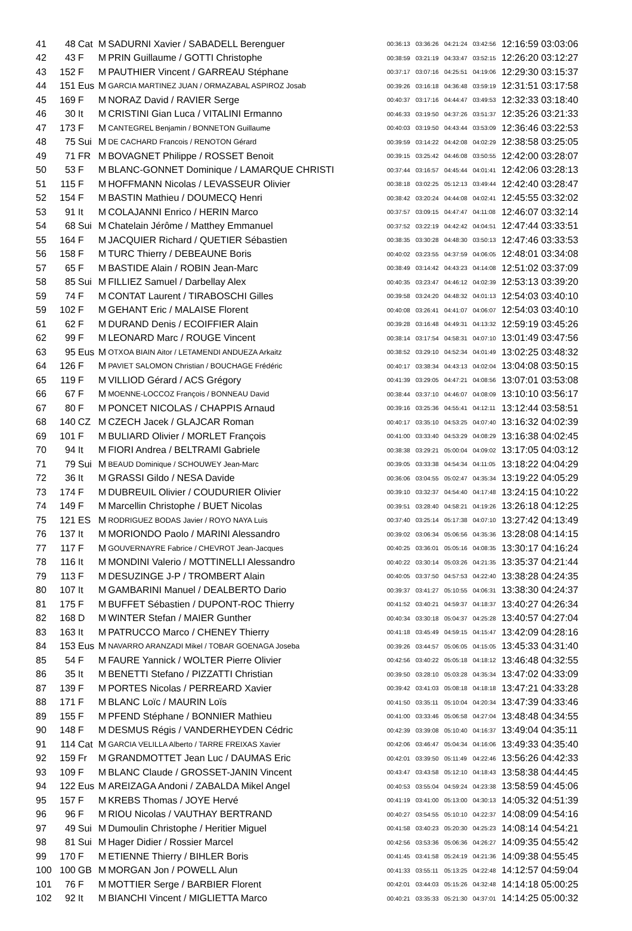| 41 | 48 | Cat | M | SADURNI Xavier / SABADELL Berenguer | 00:36:13 | 03:36:26 | 04:21:24 | 03:42:56 | 12:16:59 03:03:06 |
| 42 | 43 | F | M | PRIN Guillaume / GOTTI Christophe | 00:38:59 | 03:21:19 | 04:33:47 | 03:52:15 | 12:26:20 03:12:27 |
| 43 | 152 | F | M | PAUTHIER Vincent / GARREAU Stéphane | 00:37:17 | 03:07:16 | 04:25:51 | 04:19:06 | 12:29:30 03:15:37 |
| 44 | 151 | Eus | M | GARCIA MARTINEZ JUAN / ORMAZABAL ASPIROZ Josab | 00:39:26 | 03:16:18 | 04:36:48 | 03:59:19 | 12:31:51 03:17:58 |
| 45 | 169 | F | M | NORAZ David / RAVIER Serge | 00:40:37 | 03:17:16 | 04:44:47 | 03:49:53 | 12:32:33 03:18:40 |
| 46 | 30 | It | M | CRISTINI Gian Luca / VITALINI Ermanno | 00:46:33 | 03:19:50 | 04:37:26 | 03:51:37 | 12:35:26 03:21:33 |
| 47 | 173 | F | M | CANTEGREL Benjamin / BONNETON Guillaume | 00:40:03 | 03:19:50 | 04:43:44 | 03:53:09 | 12:36:46 03:22:53 |
| 48 | 75 | Sui | M | DE CACHARD Francois / RENOTON Gérard | 00:39:59 | 03:14:22 | 04:42:08 | 04:02:29 | 12:38:58 03:25:05 |
| 49 | 71 | FR | M | BOVAGNET Philippe / ROSSET Benoit | 00:39:15 | 03:25:42 | 04:46:08 | 03:50:55 | 12:42:00 03:28:07 |
| 50 | 53 | F | M | BLANC-GONNET Dominique / LAMARQUE CHRISTI | 00:37:44 | 03:16:57 | 04:45:44 | 04:01:41 | 12:42:06 03:28:13 |
| 51 | 115 | F | M | HOFFMANN Nicolas / LEVASSEUR Olivier | 00:38:18 | 03:02:25 | 05:12:13 | 03:49:44 | 12:42:40 03:28:47 |
| 52 | 154 | F | M | BASTIN Mathieu / DOUMECQ Henri | 00:38:42 | 03:20:24 | 04:44:08 | 04:02:41 | 12:45:55 03:32:02 |
| 53 | 91 | It | M | COLAJANNI Enrico / HERIN Marco | 00:37:57 | 03:09:15 | 04:47:47 | 04:11:08 | 12:46:07 03:32:14 |
| 54 | 68 | Sui | M | Chatelain Jérôme / Matthey Emmanuel | 00:37:52 | 03:22:19 | 04:42:42 | 04:04:51 | 12:47:44 03:33:51 |
| 55 | 164 | F | M | JACQUIER Richard / QUETIER Sébastien | 00:38:35 | 03:30:28 | 04:48:30 | 03:50:13 | 12:47:46 03:33:53 |
| 56 | 158 | F | M | TURC Thierry / DEBEAUNE Boris | 00:40:02 | 03:23:55 | 04:37:59 | 04:06:05 | 12:48:01 03:34:08 |
| 57 | 65 | F | M | BASTIDE Alain / ROBIN Jean-Marc | 00:38:49 | 03:14:42 | 04:43:23 | 04:14:08 | 12:51:02 03:37:09 |
| 58 | 85 | Sui | M | FILLIEZ Samuel / Darbellay Alex | 00:40:35 | 03:23:47 | 04:46:12 | 04:02:39 | 12:53:13 03:39:20 |
| 59 | 74 | F | M | CONTAT Laurent / TIRABOSCHI Gilles | 00:39:58 | 03:24:20 | 04:48:32 | 04:01:13 | 12:54:03 03:40:10 |
| 59 | 102 | F | M | GEHANT Eric / MALAISE Florent | 00:40:08 | 03:26:41 | 04:41:07 | 04:06:07 | 12:54:03 03:40:10 |
| 61 | 62 | F | M | DURAND Denis / ECOIFFIER Alain | 00:39:28 | 03:16:48 | 04:49:31 | 04:13:32 | 12:59:19 03:45:26 |
| 62 | 99 | F | M | LEONARD Marc / ROUGE Vincent | 00:38:14 | 03:17:54 | 04:58:31 | 04:07:10 | 13:01:49 03:47:56 |
| 63 | 95 | Eus | M | OTXOA BIAIN Aitor / LETAMENDI ANDUEZA Arkaitz | 00:38:52 | 03:29:10 | 04:52:34 | 04:01:49 | 13:02:25 03:48:32 |
| 64 | 126 | F | M | PAVIET SALOMON Christian / BOUCHAGE Frédéric | 00:40:17 | 03:38:34 | 04:43:13 | 04:02:04 | 13:04:08 03:50:15 |
| 65 | 119 | F | M | VILLIOD Gérard / ACS Grégory | 00:41:39 | 03:29:05 | 04:47:21 | 04:08:56 | 13:07:01 03:53:08 |
| 66 | 67 | F | M | MOENNE-LOCCOZ François / BONNEAU David | 00:38:44 | 03:37:10 | 04:46:07 | 04:08:09 | 13:10:10 03:56:17 |
| 67 | 80 | F | M | PONCET NICOLAS / CHAPPIS Arnaud | 00:39:16 | 03:25:36 | 04:55:41 | 04:12:11 | 13:12:44 03:58:51 |
| 68 | 140 | CZ | M | CZECH Jacek / GLAJCAR Roman | 00:40:17 | 03:35:10 | 04:53:25 | 04:07:40 | 13:16:32 04:02:39 |
| 69 | 101 | F | M | BULIARD Olivier / MORLET François | 00:41:00 | 03:33:40 | 04:53:29 | 04:08:29 | 13:16:38 04:02:45 |
| 70 | 94 | It | M | FIORI Andrea / BELTRAMI Gabriele | 00:38:38 | 03:29:21 | 05:00:04 | 04:09:02 | 13:17:05 04:03:12 |
| 71 | 79 | Sui | M | BEAUD Dominique / SCHOUWEY Jean-Marc | 00:39:05 | 03:33:38 | 04:54:34 | 04:11:05 | 13:18:22 04:04:29 |
| 72 | 36 | It | M | GRASSI Gildo / NESA Davide | 00:36:06 | 03:04:55 | 05:02:47 | 04:35:34 | 13:19:22 04:05:29 |
| 73 | 174 | F | M | DUBREUIL Olivier / COUDURIER Olivier | 00:39:10 | 03:32:37 | 04:54:40 | 04:17:48 | 13:24:15 04:10:22 |
| 74 | 149 | F | M | Marcellin Christophe / BUET Nicolas | 00:39:51 | 03:28:40 | 04:58:21 | 04:19:26 | 13:26:18 04:12:25 |
| 75 | 121 | ES | M | RODRIGUEZ BODAS Javier / ROYO NAYA Luis | 00:37:40 | 03:25:14 | 05:17:38 | 04:07:10 | 13:27:42 04:13:49 |
| 76 | 137 | It | M | MORIONDO Paolo / MARINI Alessandro | 00:39:02 | 03:06:34 | 05:06:56 | 04:35:36 | 13:28:08 04:14:15 |
| 77 | 117 | F | M | GOUVERNAYRE Fabrice / CHEVROT Jean-Jacques | 00:40:25 | 03:36:01 | 05:05:16 | 04:08:35 | 13:30:17 04:16:24 |
| 78 | 116 | It | M | MONDINI Valerio / MOTTINELLI Alessandro | 00:40:22 | 03:30:14 | 05:03:26 | 04:21:35 | 13:35:37 04:21:44 |
| 79 | 113 | F | M | DESUZINGE J-P / TROMBERT Alain | 00:40:05 | 03:37:50 | 04:57:53 | 04:22:40 | 13:38:28 04:24:35 |
| 80 | 107 | It | M | GAMBARINI Manuel / DEALBERTO Dario | 00:39:37 | 03:41:27 | 05:10:55 | 04:06:31 | 13:38:30 04:24:37 |
| 81 | 175 | F | M | BUFFET Sébastien / DUPONT-ROC Thierry | 00:41:52 | 03:40:21 | 04:59:37 | 04:18:37 | 13:40:27 04:26:34 |
| 82 | 168 | D | M | WINTER Stefan / MAIER Gunther | 00:40:34 | 03:30:18 | 05:04:37 | 04:25:28 | 13:40:57 04:27:04 |
| 83 | 163 | It | M | PATRUCCO Marco / CHENEY Thierry | 00:41:18 | 03:45:49 | 04:59:15 | 04:15:47 | 13:42:09 04:28:16 |
| 84 | 153 | Eus | M | NAVARRO ARANZADI Mikel / TOBAR GOENAGA Joseba | 00:39:26 | 03:44:57 | 05:06:05 | 04:15:05 | 13:45:33 04:31:40 |
| 85 | 54 | F | M | FAURE Yannick / WOLTER Pierre Olivier | 00:42:56 | 03:40:22 | 05:05:18 | 04:18:12 | 13:46:48 04:32:55 |
| 86 | 35 | It | M | BENETTI Stefano / PIZZATTI Christian | 00:39:50 | 03:28:10 | 05:03:28 | 04:35:34 | 13:47:02 04:33:09 |
| 87 | 139 | F | M | PORTES Nicolas / PERREARD Xavier | 00:39:42 | 03:41:03 | 05:08:18 | 04:18:18 | 13:47:21 04:33:28 |
| 88 | 171 | F | M | BLANC Loïc / MAURIN Loïs | 00:41:50 | 03:35:11 | 05:10:04 | 04:20:34 | 13:47:39 04:33:46 |
| 89 | 155 | F | M | PFEND Stéphane / BONNIER Mathieu | 00:41:00 | 03:33:46 | 05:06:58 | 04:27:04 | 13:48:48 04:34:55 |
| 90 | 148 | F | M | DESMUS Régis / VANDERHEYDEN Cédric | 00:42:39 | 03:39:08 | 05:10:40 | 04:16:37 | 13:49:04 04:35:11 |
| 91 | 114 | Cat | M | GARCIA VELILLA Alberto / TARRE FREIXAS Xavier | 00:42:06 | 03:46:47 | 05:04:34 | 04:16:06 | 13:49:33 04:35:40 |
| 92 | 159 | Fr | M | GRANDMOTTET Jean Luc / DAUMAS Eric | 00:42:01 | 03:39:50 | 05:11:49 | 04:22:46 | 13:56:26 04:42:33 |
| 93 | 109 | F | M | BLANC Claude / GROSSET-JANIN Vincent | 00:43:47 | 03:43:58 | 05:12:10 | 04:18:43 | 13:58:38 04:44:45 |
| 94 | 122 | Eus | M | AREIZAGA Andoni / ZABALDA Mikel Angel | 00:40:53 | 03:55:04 | 04:59:24 | 04:23:38 | 13:58:59 04:45:06 |
| 95 | 157 | F | M | KREBS Thomas / JOYE Hervé | 00:41:19 | 03:41:00 | 05:13:00 | 04:30:13 | 14:05:32 04:51:39 |
| 96 | 96 | F | M | RIOU Nicolas / VAUTHAY BERTRAND | 00:40:27 | 03:54:55 | 05:10:10 | 04:22:37 | 14:08:09 04:54:16 |
| 97 | 49 | Sui | M | Dumoulin Christophe / Heritier Miguel | 00:41:58 | 03:40:23 | 05:20:30 | 04:25:23 | 14:08:14 04:54:21 |
| 98 | 81 | Sui | M | Hager Didier / Rossier Marcel | 00:42:56 | 03:53:36 | 05:06:36 | 04:26:27 | 14:09:35 04:55:42 |
| 99 | 170 | F | M | ETIENNE Thierry / BIHLER Boris | 00:41:45 | 03:41:58 | 05:24:19 | 04:21:36 | 14:09:38 04:55:45 |
| 100 | 100 | GB | M | MORGAN Jon / POWELL Alun | 00:41:33 | 03:55:11 | 05:13:25 | 04:22:48 | 14:12:57 04:59:04 |
| 101 | 76 | F | M | MOTTIER Serge / BARBIER Florent | 00:42:01 | 03:44:03 | 05:15:26 | 04:32:48 | 14:14:18 05:00:25 |
| 102 | 92 | It | M | BIANCHI Vincent / MIGLIETTA Marco | 00:40:21 | 03:35:33 | 05:21:30 | 04:37:01 | 14:14:25 05:00:32 |